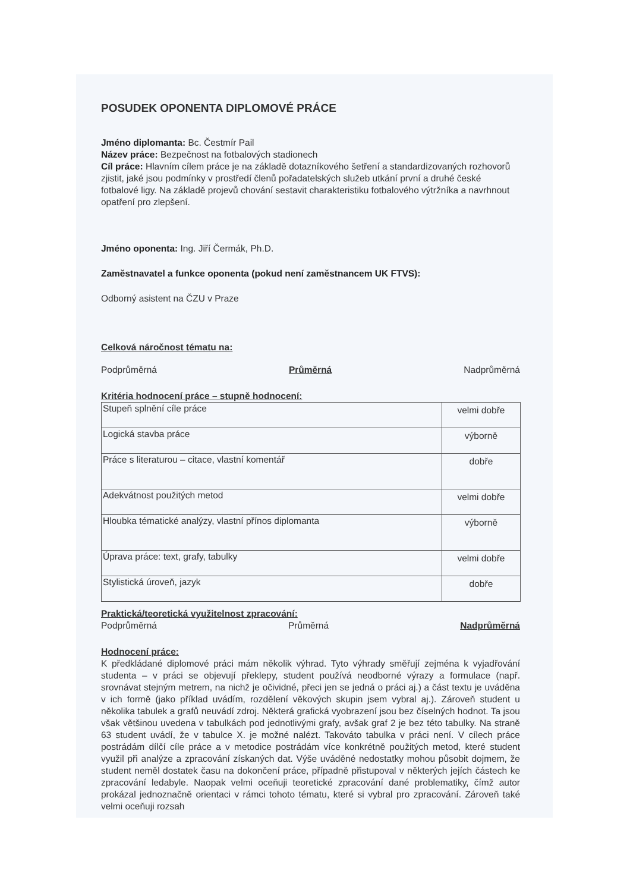POSUDEK OPONENTA DIPLOMOVÉ PRÁCE
Jméno diplomanta: Bc. Čestmír Pail
Název práce: Bezpečnost na fotbalových stadionech
Cíl práce: Hlavním cílem práce je na základě dotazníkového šetření a standardizovaných rozhovorů zjistit, jaké jsou podmínky v prostředí členů pořadatelských služeb utkání první a druhé české fotbalové ligy. Na základě projevů chování sestavit charakteristiku fotbalového výtržníka a navrhnout opatření pro zlepšení.
Jméno oponenta: Ing. Jiří Čermák, Ph.D.
Zaměstnavatel a funkce oponenta (pokud není zaměstnancem UK FTVS):
Odborný asistent na ČZU v Praze
Celková náročnost tématu na:
Podprůměrná Průměrná Nadprůměrná
Kritéria hodnocení práce – stupně hodnocení:
| Stupeň splnění cíle práce | velmi dobře |
| Logická stavba práce | výborně |
| Práce s literaturou – citace, vlastní komentář | dobře |
| Adekvátnost použitých metod | velmi dobře |
| Hloubka tématické analýzy, vlastní přínos diplomanta | výborně |
| Úprava práce: text, grafy, tabulky | velmi dobře |
| Stylistická úroveň, jazyk | dobře |
Praktická/teoretická využitelnost zpracování:
Podprůměrná Průměrná Nadprůměrná
Hodnocení práce:
K předkládané diplomové práci mám několik výhrad. Tyto výhrady směřují zejména k vyjadřování studenta – v práci se objevují překlepy, student používá neodborné výrazy a formulace (např. srovnávat stejným metrem, na nichž je očividné, přeci jen se jedná o práci aj.) a část textu je uváděna v ich formě (jako příklad uvádím, rozdělení věkových skupin jsem vybral aj.). Zároveň student u několika tabulek a grafů neuvádí zdroj. Některá grafická vyobrazení jsou bez číselných hodnot. Ta jsou však většinou uvedena v tabulkách pod jednotlivými grafy, avšak graf 2 je bez této tabulky. Na straně 63 student uvádí, že v tabulce X. je možné nalézt. Takováto tabulka v práci není. V cílech práce postrádám dílčí cíle práce a v metodice postrádám více konkrétně použitých metod, které student využil při analýze a zpracování získaných dat. Výše uváděné nedostatky mohou působit dojmem, že student neměl dostatek času na dokončení práce, případně přistupoval v některých jejích částech ke zpracování ledabyle. Naopak velmi oceňuji teoretické zpracování dané problematiky, čímž autor prokázal jednoznačně orientaci v rámci tohoto tématu, které si vybral pro zpracování. Zároveň také velmi oceňuji rozsah